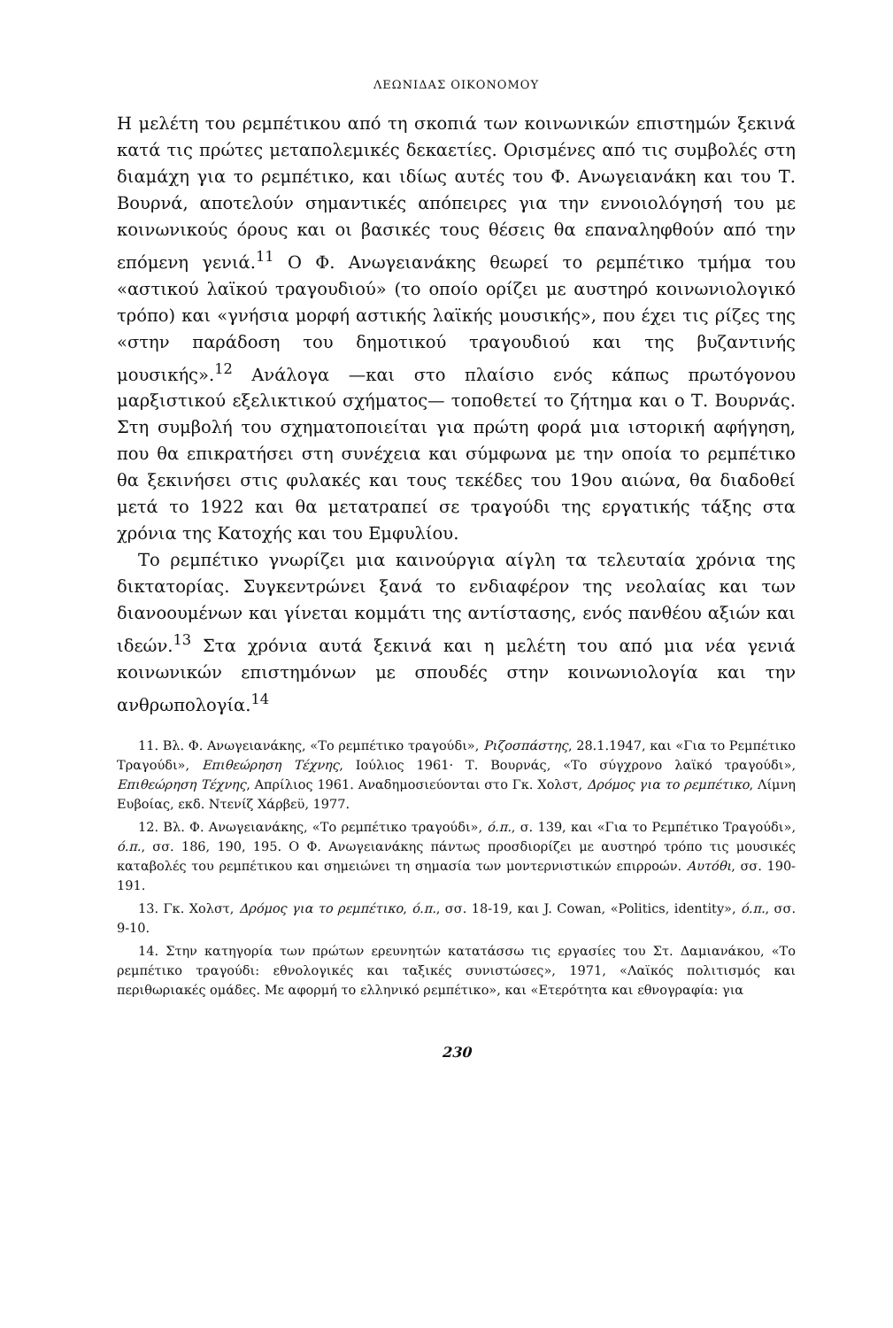ΛΕΩΝΙΔΑΣ ΟΙΚΟΝΟΜΟΥ
Η μελέτη του ρεμπέτικου από τη σκοπιά των κοινωνικών επιστημών ξεκινά κατά τις πρώτες μεταπολεμικές δεκαετίες. Ορισμένες από τις συμβολές στη διαμάχη για το ρεμπέτικο, και ιδίως αυτές του Φ. Ανωγειανάκη και του Τ. Βουρνά, αποτελούν σημαντικές απόπειρες για την εννοιολόγησή του με κοινωνικούς όρους και οι βασικές τους θέσεις θα επαναληφθούν από την επόμενη γενιά.<sup>11</sup> Ο Φ. Ανωγειανάκης θεωρεί το ρεμπέτικο τμήμα του «αστικού λαϊκού τραγουδιού» (το οποίο ορίζει με αυστηρό κοινωνιολογικό τρόπο) και «γνήσια μορφή αστικής λαϊκής μουσικής», που έχει τις ρίζες της «στην παράδοση του δημοτικού τραγουδιού και της βυζαντινής μουσικής».<sup>12</sup> Ανάλογα —και στο πλαίσιο ενός κάπως πρωτόγονου μαρξιστικού εξελικτικού σχήματος— τοποθετεί το ζήτημα και ο Τ. Βουρνάς. Στη συμβολή του σχηματοποιείται για πρώτη φορά μια ιστορική αφήγηση, που θα επικρατήσει στη συνέχεια και σύμφωνα με την οποία το ρεμπέτικο θα ξεκινήσει στις φυλακές και τους τεκέδες του 19ου αιώνα, θα διαδοθεί μετά το 1922 και θα μετατραπεί σε τραγούδι της εργατικής τάξης στα χρόνια της Κατοχής και του Εμφυλίου.
Το ρεμπέτικο γνωρίζει μια καινούργια αίγλη τα τελευταία χρόνια της δικτατορίας. Συγκεντρώνει ξανά το ενδιαφέρον της νεολαίας και των διανοουμένων και γίνεται κομμάτι της αντίστασης, ενός πανθέου αξιών και ιδεών.<sup>13</sup> Στα χρόνια αυτά ξεκινά και η μελέτη του από μια νέα γενιά κοινωνικών επιστημόνων με σπουδές στην κοινωνιολογία και την ανθρωπολογία.<sup>14</sup>
11. Βλ. Φ. Ανωγειανάκης, «Το ρεμπέτικο τραγούδι», Ριζοσπάστης, 28.1.1947, και «Για το Ρεμπέτικο Τραγούδι», Επιθεώρηση Τέχνης, Ιούλιος 1961· Τ. Βουρνάς, «Το σύγχρονο λαϊκό τραγούδι», Επιθεώρηση Τέχνης, Απρίλιος 1961. Αναδημοσιεύονται στο Γκ. Χολστ, Δρόμος για το ρεμπέτικο, Λίμνη Ευβοίας, εκδ. Ντενίζ Χάρβεϋ, 1977.
12. Βλ. Φ. Ανωγειανάκης, «Το ρεμπέτικο τραγούδι», ό.π., σ. 139, και «Για το Ρεμπέτικο Τραγούδι», ό.π., σσ. 186, 190, 195. Ο Φ. Ανωγειανάκης πάντως προσδιορίζει με αυστηρό τρόπο τις μουσικές καταβολές του ρεμπέτικου και σημειώνει τη σημασία των μοντερνιστικών επιρροών. Αυτόθι, σσ. 190-191.
13. Γκ. Χολστ, Δρόμος για το ρεμπέτικο, ό.π., σσ. 18-19, και J. Cowan, «Politics, identity», ό.π., σσ. 9-10.
14. Στην κατηγορία των πρώτων ερευνητών κατατάσσω τις εργασίες του Στ. Δαμιανάκου, «Το ρεμπέτικο τραγούδι: εθνολογικές και ταξικές συνιστώσες», 1971, «Λαϊκός πολιτισμός και περιθωριακές ομάδες. Με αφορμή το ελληνικό ρεμπέτικο», και «Ετερότητα και εθνογραφία: για
230